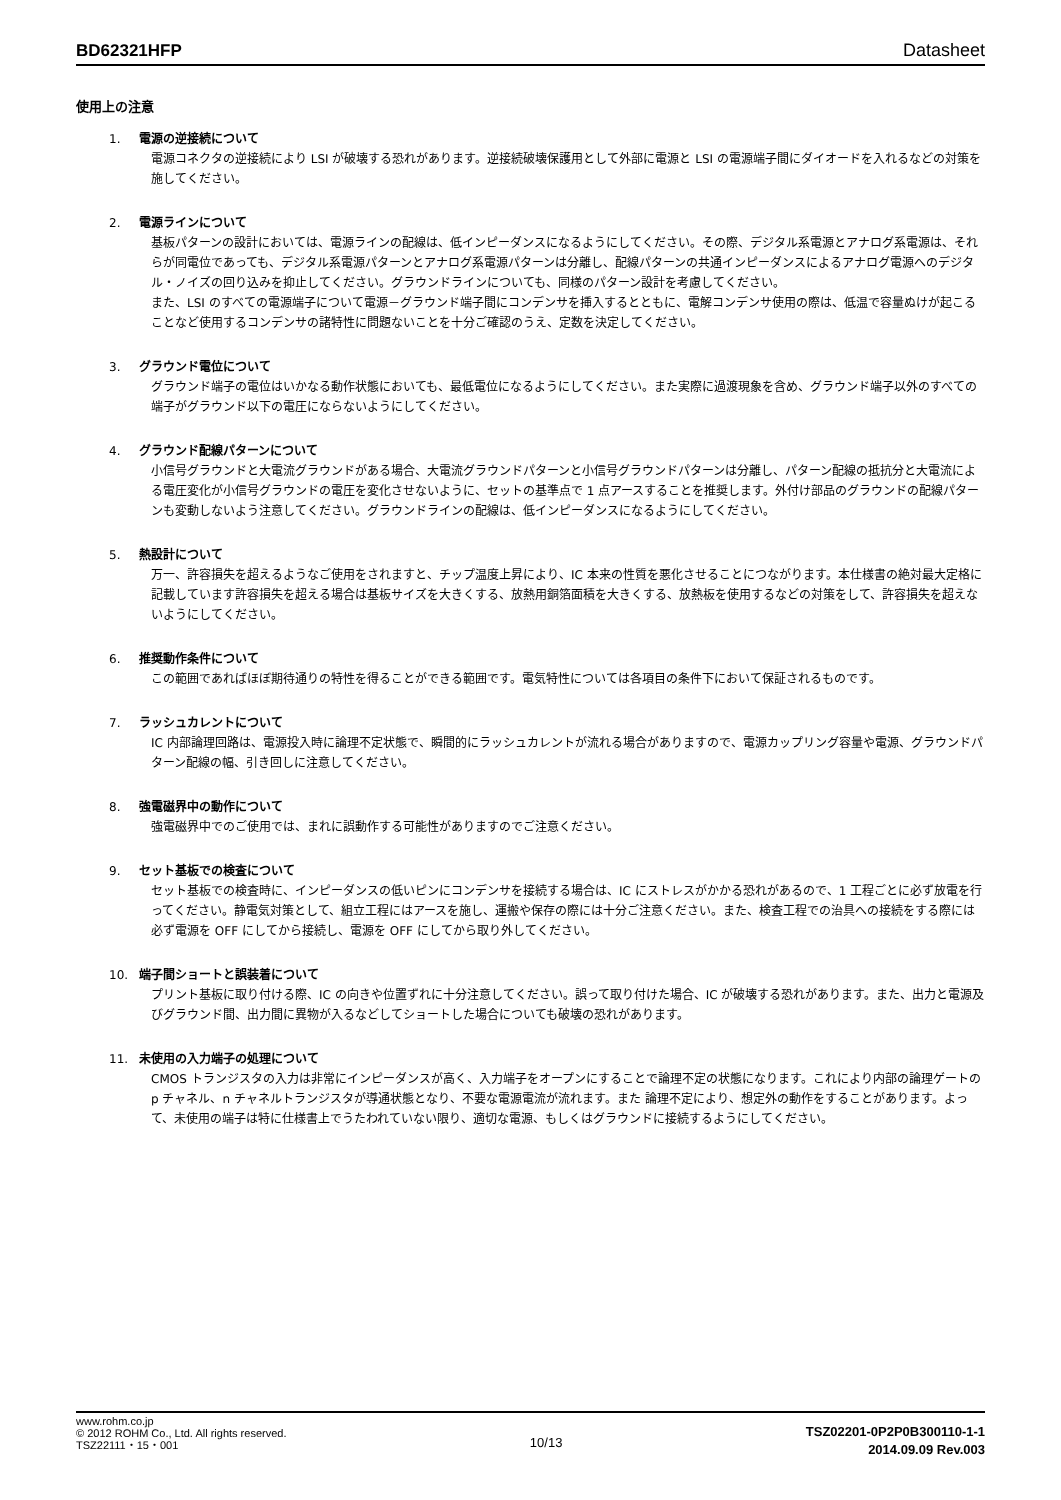BD62321HFP Datasheet
使用上の注意
1. 電源の逆接続について
電源コネクタの逆接続により LSI が破壊する恐れがあります。逆接続破壊保護用として外部に電源と LSI の電源端子間にダイオードを入れるなどの対策を施してください。
2. 電源ラインについて
基板パターンの設計においては、電源ラインの配線は、低インピーダンスになるようにしてください。その際、デジタル系電源とアナログ系電源は、それらが同電位であっても、デジタル系電源パターンとアナログ系電源パターンは分離し、配線パターンの共通インピーダンスによるアナログ電源へのデジタル・ノイズの回り込みを抑止してください。グラウンドラインについても、同様のパターン設計を考慮してください。
また、LSI のすべての電源端子について電源－グラウンド端子間にコンデンサを挿入するとともに、電解コンデンサ使用の際は、低温で容量ぬけが起こることなど使用するコンデンサの諸特性に問題ないことを十分ご確認のうえ、定数を決定してください。
3. グラウンド電位について
グラウンド端子の電位はいかなる動作状態においても、最低電位になるようにしてください。また実際に過渡現象を含め、グラウンド端子以外のすべての端子がグラウンド以下の電圧にならないようにしてください。
4. グラウンド配線パターンについて
小信号グラウンドと大電流グラウンドがある場合、大電流グラウンドパターンと小信号グラウンドパターンは分離し、パターン配線の抵抗分と大電流による電圧変化が小信号グラウンドの電圧を変化させないように、セットの基準点で 1 点アースすることを推奨します。外付け部品のグラウンドの配線パターンも変動しないよう注意してください。グラウンドラインの配線は、低インピーダンスになるようにしてください。
5. 熱設計について
万一、許容損失を超えるようなご使用をされますと、チップ温度上昇により、IC 本来の性質を悪化させることにつながります。本仕様書の絶対最大定格に記載しています許容損失を超える場合は基板サイズを大きくする、放熱用銅箔面積を大きくする、放熱板を使用するなどの対策をして、許容損失を超えないようにしてください。
6. 推奨動作条件について
この範囲であればほぼ期待通りの特性を得ることができる範囲です。電気特性については各項目の条件下において保証されるものです。
7. ラッシュカレントについて
IC 内部論理回路は、電源投入時に論理不定状態で、瞬間的にラッシュカレントが流れる場合がありますので、電源カップリング容量や電源、グラウンドパターン配線の幅、引き回しに注意してください。
8. 強電磁界中の動作について
強電磁界中でのご使用では、まれに誤動作する可能性がありますのでご注意ください。
9. セット基板での検査について
セット基板での検査時に、インピーダンスの低いピンにコンデンサを接続する場合は、IC にストレスがかかる恐れがあるので、1 工程ごとに必ず放電を行ってください。静電気対策として、組立工程にはアースを施し、運搬や保存の際には十分ご注意ください。また、検査工程での治具への接続をする際には必ず電源を OFF にしてから接続し、電源を OFF にしてから取り外してください。
10. 端子間ショートと誤装着について
プリント基板に取り付ける際、IC の向きや位置ずれに十分注意してください。誤って取り付けた場合、IC が破壊する恐れがあります。また、出力と電源及びグラウンド間、出力間に異物が入るなどしてショートした場合についても破壊の恐れがあります。
11. 未使用の入力端子の処理について
CMOS トランジスタの入力は非常にインピーダンスが高く、入力端子をオープンにすることで論理不定の状態になります。これにより内部の論理ゲートの p チャネル、n チャネルトランジスタが導通状態となり、不要な電源電流が流れます。また 論理不定により、想定外の動作をすることがあります。よって、未使用の端子は特に仕様書上でうたわれていない限り、適切な電源、もしくはグラウンドに接続するようにしてください。
www.rohm.co.jp
© 2012 ROHM Co., Ltd. All rights reserved.
TSZ22111・15・001
10/13
TSZ02201-0P2P0B300110-1-1
2014.09.09 Rev.003